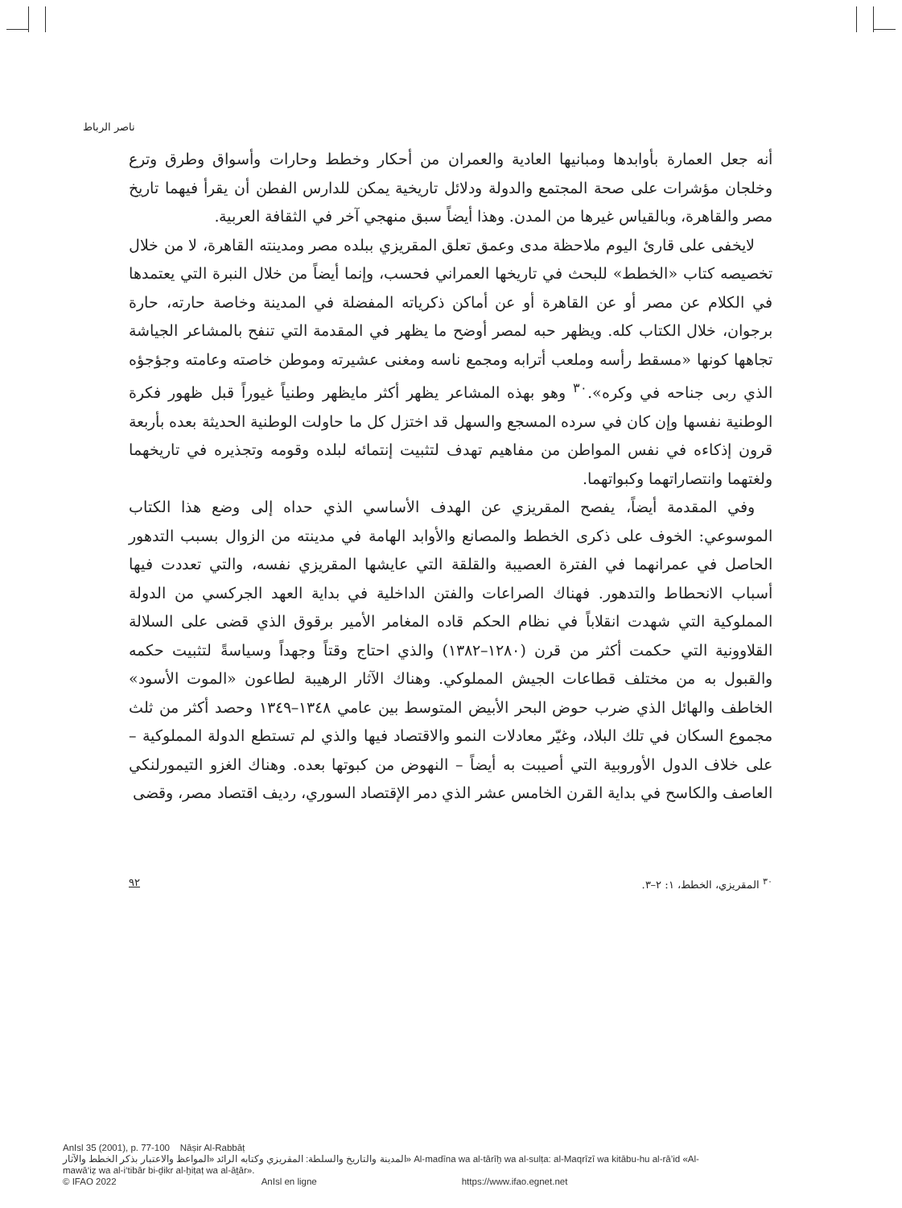ناصر الرباط
أنه جعل العمارة بأوابدها ومبانيها العادية والعمران من أحكار وخطط وحارات وأسواق وطرق وترع وخلجان مؤشرات على صحة المجتمع والدولة ودلائل تاريخية يمكن للدارس الفطن أن يقرأ فيهما تاريخ مصر والقاهرة، وبالقياس غيرها من المدن. وهذا أيضاً سبق منهجي آخر في الثقافة العربية.
لايخفى على قارئ اليوم ملاحظة مدى وعمق تعلق المقريزي ببلده مصر ومدينته القاهرة، لا من خلال تخصيصه كتاب «الخطط» للبحث في تاريخها العمراني فحسب، وإنما أيضاً من خلال النبرة التي يعتمدها في الكلام عن مصر أو عن القاهرة أو عن أماكن ذكرياته المفضلة في المدينة وخاصة حارته، حارة برجوان، خلال الكتاب كله. ويظهر حبه لمصر أوضح ما يظهر في المقدمة التي تنفح بالمشاعر الجياشة تجاهها كونها «مسقط رأسه وملعب أترابه ومجمع ناسه ومغنى عشيرته وموطن خاصته وعامته وجؤجؤه الذي ربى جناحه في وكره».<sup>٣٠</sup> وهو بهذه المشاعر يظهر أكثر مايظهر وطنياً غيوراً قبل ظهور فكرة الوطنية نفسها وإن كان في سرده المسجع والسهل قد اختزل كل ما حاولت الوطنية الحديثة بعده بأربعة قرون إذكاءه في نفس المواطن من مفاهيم تهدف لتثبيت إنتمائه لبلده وقومه وتجذيره في تاريخهما ولغتهما وانتصاراتهما وكبواتهما.
وفي المقدمة أيضاً، يفصح المقريزي عن الهدف الأساسي الذي حداه إلى وضع هذا الكتاب الموسوعي: الخوف على ذكرى الخطط والمصانع والأوابد الهامة في مدينته من الزوال بسبب التدهور الحاصل في عمرانهما في الفترة العصيبة والقلقة التي عايشها المقريزي نفسه، والتي تعددت فيها أسباب الانحطاط والتدهور. فهناك الصراعات والفتن الداخلية في بداية العهد الجركسي من الدولة المملوكية التي شهدت انقلاباً في نظام الحكم قاده المغامر الأمير برقوق الذي قضى على السلالة القلاوونية التي حكمت أكثر من قرن (١٢٨٠–١٣٨٢) والذي احتاج وقتاً وجهداً وسياسةً لتثبيت حكمه والقبول به من مختلف قطاعات الجيش المملوكي. وهناك الآثار الرهيبة لطاعون «الموت الأسود» الخاطف والهائل الذي ضرب حوض البحر الأبيض المتوسط بين عامي ١٣٤٨–١٣٤٩ وحصد أكثر من ثلث مجموع السكان في تلك البلاد، وغيّر معادلات النمو والاقتصاد فيها والذي لم تستطع الدولة المملوكية – على خلاف الدول الأوروبية التي أصيبت به أيضاً – النهوض من كبوتها بعده. وهناك الغزو التيمورلنكي العاصف والكاسح في بداية القرن الخامس عشر الذي دمر الإقتصاد السوري، رديف اقتصاد مصر، وقضى
<sup>٣٠</sup> المقريزي، الخطط، ١: ٢–٣. ٩٢
AnIsl 35 (2001), p. 77-100 Nāṣir Al-Rabbāṭ
المدينة والتاريخ والسلطة: المقريزي وكتابه الرائد «المواعظ والاعتبار بذكر الخطط والآثار» Al-madīna wa al-tārīḫ wa al-sulṭa: al-Maqrīzī wa kitābu-hu al-rā’id «Al-
mawā‘iẓ wa al-i‘tibār bi-ḏikr al-ḫiṭaṭ wa al-āṯār».
© IFAO 2022 AnIsl en ligne https://www.ifao.egnet.net